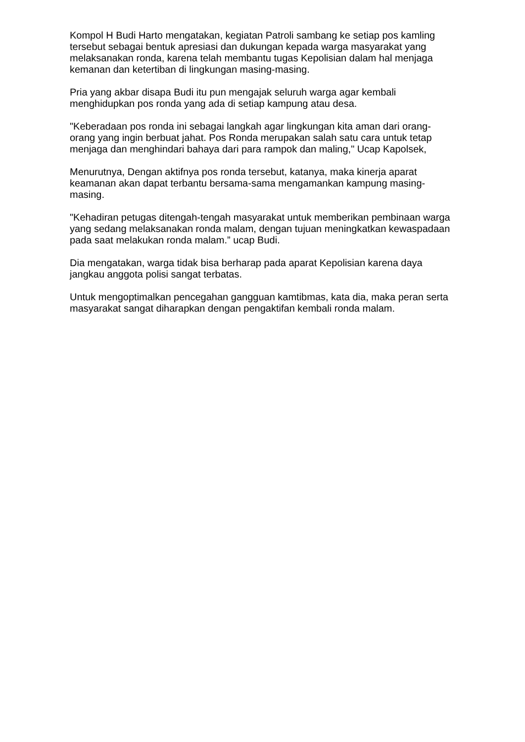Kompol H Budi Harto mengatakan, kegiatan Patroli sambang ke setiap pos kamling tersebut sebagai bentuk apresiasi dan dukungan kepada warga masyarakat yang melaksanakan ronda, karena telah membantu tugas Kepolisian dalam hal menjaga kemanan dan ketertiban di lingkungan masing-masing.
Pria yang akbar disapa Budi itu pun mengajak seluruh warga agar kembali menghidupkan pos ronda yang ada di setiap kampung atau desa.
"Keberadaan pos ronda ini sebagai langkah agar lingkungan kita aman dari orang-orang yang ingin berbuat jahat. Pos Ronda merupakan salah satu cara untuk tetap menjaga dan menghindari bahaya dari para rampok dan maling," Ucap Kapolsek,
Menurutnya, Dengan aktifnya pos ronda tersebut, katanya, maka kinerja aparat keamanan akan dapat terbantu bersama-sama mengamankan kampung masing-masing.
"Kehadiran petugas ditengah-tengah masyarakat untuk memberikan pembinaan warga yang sedang melaksanakan ronda malam, dengan tujuan meningkatkan kewaspadaan pada saat melakukan ronda malam.” ucap Budi.
Dia mengatakan, warga tidak bisa berharap pada aparat Kepolisian karena daya jangkau anggota polisi sangat terbatas.
Untuk mengoptimalkan pencegahan gangguan kamtibmas, kata dia, maka peran serta masyarakat sangat diharapkan dengan pengaktifan kembali ronda malam.